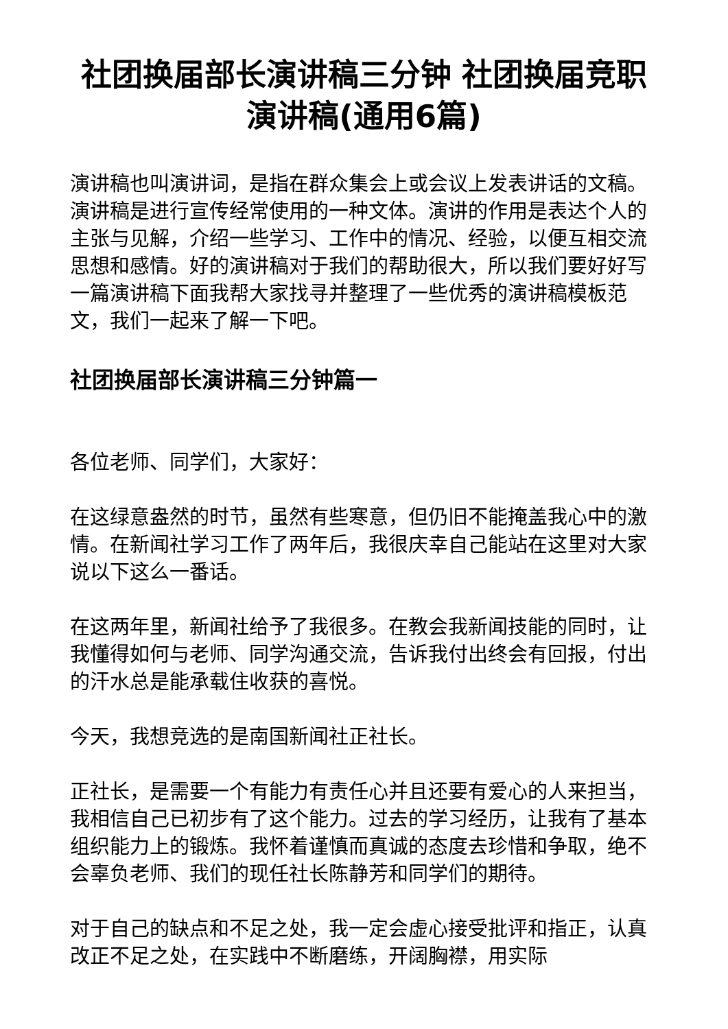社团换届部长演讲稿三分钟 社团换届竞职演讲稿(通用6篇)
演讲稿也叫演讲词，是指在群众集会上或会议上发表讲话的文稿。演讲稿是进行宣传经常使用的一种文体。演讲的作用是表达个人的主张与见解，介绍一些学习、工作中的情况、经验，以便互相交流思想和感情。好的演讲稿对于我们的帮助很大，所以我们要好好写一篇演讲稿下面我帮大家找寻并整理了一些优秀的演讲稿模板范文，我们一起来了解一下吧。
社团换届部长演讲稿三分钟篇一
各位老师、同学们，大家好：
在这绿意盎然的时节，虽然有些寒意，但仍旧不能掩盖我心中的激情。在新闻社学习工作了两年后，我很庆幸自己能站在这里对大家说以下这么一番话。
在这两年里，新闻社给予了我很多。在教会我新闻技能的同时，让我懂得如何与老师、同学沟通交流，告诉我付出终会有回报，付出的汗水总是能承载住收获的喜悦。
今天，我想竞选的是南国新闻社正社长。
正社长，是需要一个有能力有责任心并且还要有爱心的人来担当，我相信自己已初步有了这个能力。过去的学习经历，让我有了基本组织能力上的锻炼。我怀着谨慎而真诚的态度去珍惜和争取，绝不会辜负老师、我们的现任社长陈静芳和同学们的期待。
对于自己的缺点和不足之处，我一定会虚心接受批评和指正，认真改正不足之处，在实践中不断磨练，开阔胸襟，用实际